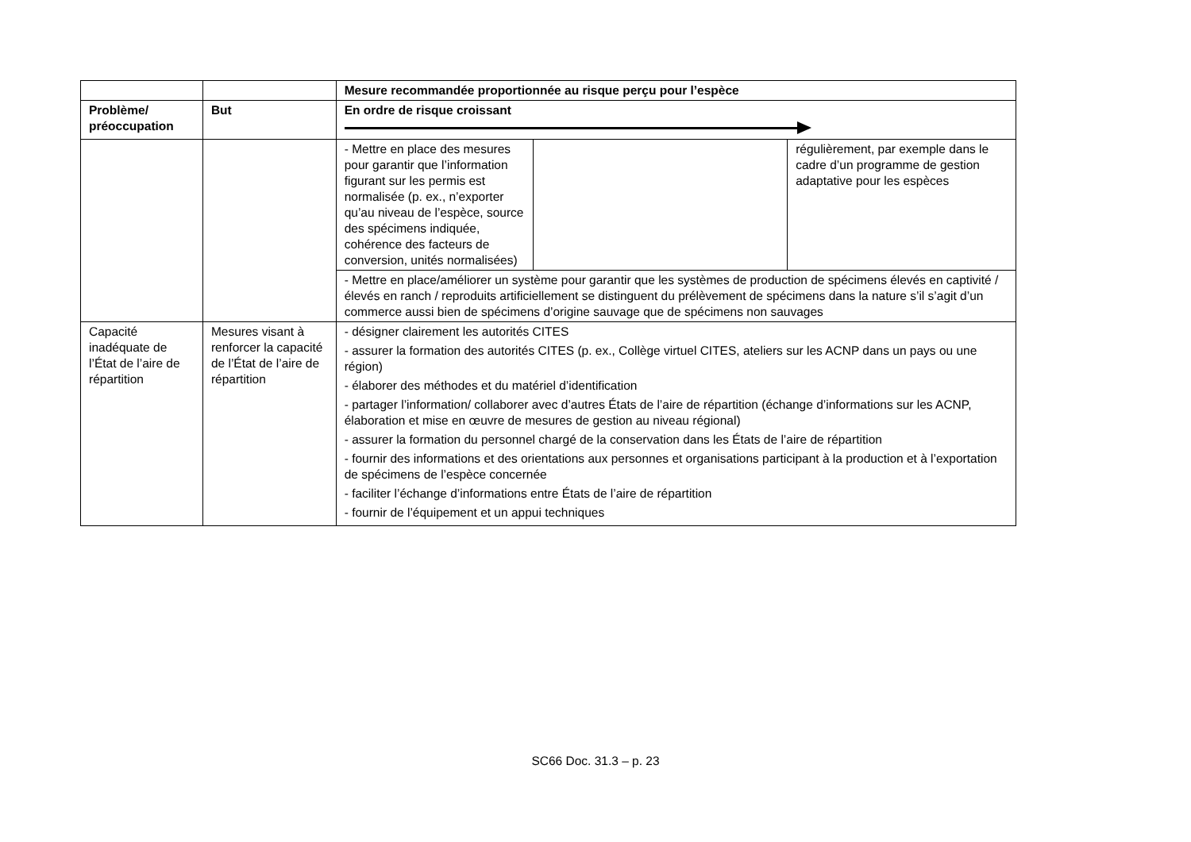| | | Mesure recommandée proportionnée au risque perçu pour l’espèce | | |
| --- | --- | --- | --- | --- |
| Problème/ préoccupation | But | En ordre de risque croissant | | |
| | | - Mettre en place des mesures pour garantir que l’information figurant sur les permis est normalisée (p. ex., n’exporter qu’au niveau de l’espèce, source des spécimens indiquée, cohérence des facteurs de conversion, unités normalisées) | | régulièrement, par exemple dans le cadre d’un programme de gestion adaptative pour les espèces |
| | | - Mettre en place/améliorer un système pour garantir que les systèmes de production de spécimens élevés en captivité / élevés en ranch / reproduits artificiellement se distinguent du prélèvement de spécimens dans la nature s’il s’agit d’un commerce aussi bien de spécimens d’origine sauvage que de spécimens non sauvages | | |
| Capacité inadéquate de l’État de l’aire de répartition | Mesures visant à renforcer la capacité de l’État de l’aire de répartition | - désigner clairement les autorités CITES - assurer la formation des autorités CITES (p. ex., Collège virtuel CITES, ateliers sur les ACNP dans un pays ou une région) - élaborer des méthodes et du matériel d’identification - partager l’information/ collaborer avec d’autres États de l’aire de répartition (échange d’informations sur les ACNP, élaboration et mise en œuvre de mesures de gestion au niveau régional) - assurer la formation du personnel chargé de la conservation dans les États de l’aire de répartition - fournir des informations et des orientations aux personnes et organisations participant à la production et à l’exportation de spécimens de l’espèce concernée - faciliter l’échange d’informations entre États de l’aire de répartition - fournir de l’équipement et un appui techniques | | |
SC66 Doc. 31.3 – p. 23